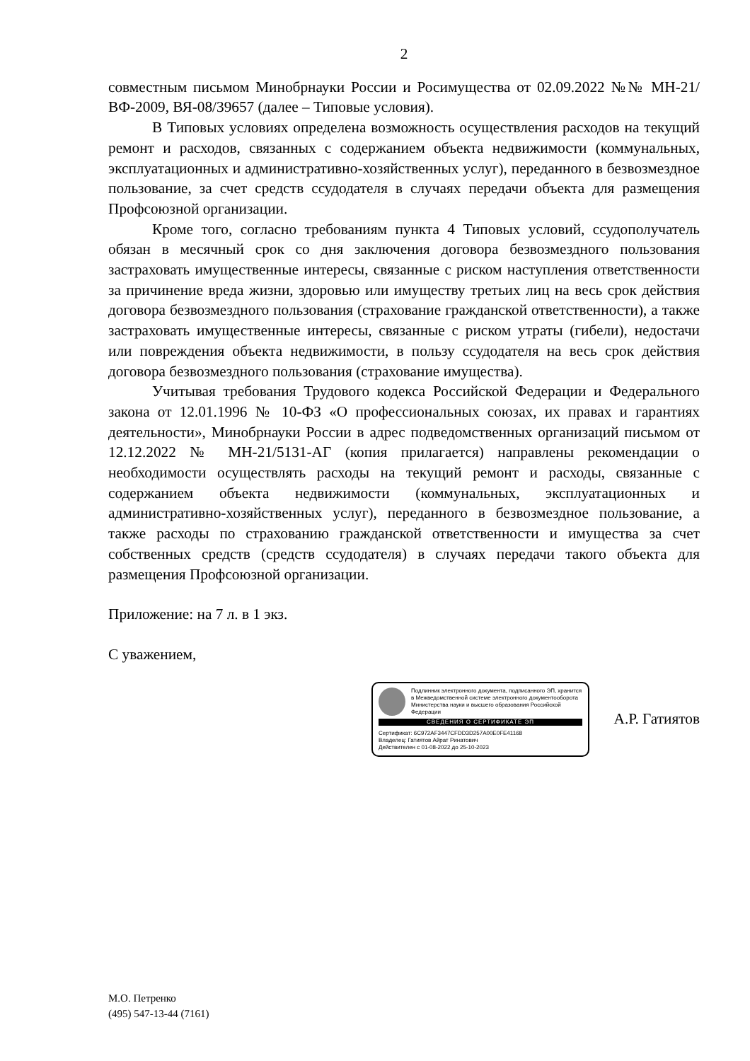2
совместным письмом Минобрнауки России и Росимущества от 02.09.2022 №№ МН-21/ВФ-2009, ВЯ-08/39657 (далее – Типовые условия).
В Типовых условиях определена возможность осуществления расходов на текущий ремонт и расходов, связанных с содержанием объекта недвижимости (коммунальных, эксплуатационных и административно-хозяйственных услуг), переданного в безвозмездное пользование, за счет средств ссудодателя в случаях передачи объекта для размещения Профсоюзной организации.
Кроме того, согласно требованиям пункта 4 Типовых условий, ссудополучатель обязан в месячный срок со дня заключения договора безвозмездного пользования застраховать имущественные интересы, связанные с риском наступления ответственности за причинение вреда жизни, здоровью или имуществу третьих лиц на весь срок действия договора безвозмездного пользования (страхование гражданской ответственности), а также застраховать имущественные интересы, связанные с риском утраты (гибели), недостачи или повреждения объекта недвижимости, в пользу ссудодателя на весь срок действия договора безвозмездного пользования (страхование имущества).
Учитывая требования Трудового кодекса Российской Федерации и Федерального закона от 12.01.1996 № 10-ФЗ «О профессиональных союзах, их правах и гарантиях деятельности», Минобрнауки России в адрес подведомственных организаций письмом от 12.12.2022 № МН-21/5131-АГ (копия прилагается) направлены рекомендации о необходимости осуществлять расходы на текущий ремонт и расходы, связанные с содержанием объекта недвижимости (коммунальных, эксплуатационных и административно-хозяйственных услуг), переданного в безвозмездное пользование, а также расходы по страхованию гражданской ответственности и имущества за счет собственных средств (средств ссудодателя) в случаях передачи такого объекта для размещения Профсоюзной организации.
Приложение: на 7 л. в 1 экз.
С уважением,
Подлинник электронного документа, подписанного ЭП, хранится в Межведомственной системе электронного документооборота Министерства науки и высшего образования Российской Федерации
СВЕДЕНИЯ О СЕРТИФИКАТЕ ЭП
Сертификат: 6C972AF3447CFDD3D257A00E0FE41168
Владелец: Гатиятов Айрат Ринатович
Действителен с 01-08-2022 до 25-10-2023
А.Р. Гатиятов
М.О. Петренко
(495) 547-13-44 (7161)